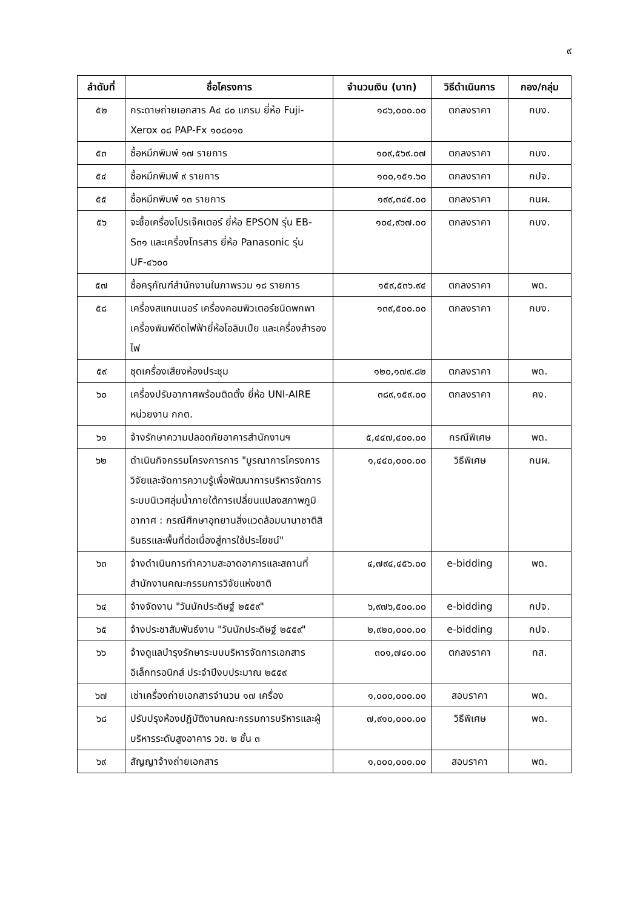๙
| ลำดับที่ | ชื่อโครงการ | จำนวนเงิน (บาท) | วิธีดำเนินการ | กอง/กลุ่ม |
| --- | --- | --- | --- | --- |
| ๕๒ | กระดาษถ่ายเอกสาร A๔ ๘๐ แกรม ยี่ห้อ Fuji-Xerox ๐๘ PAP-Fx ๑๐๘๐๑๐ | ๑๘๖,๐๐๐.๐๐ | ตกลงราคา | กบง. |
| ๕๓ | ซื้อหมึกพิมพ์ ๑๗ รายการ | ๑๐๙,๕๖๙.๐๗ | ตกลงราคา | กบง. |
| ๕๔ | ซื้อหมึกพิมพ์ ๙ รายการ | ๑๐๐,๑๕๑.๖๐ | ตกลงราคา | กปจ. |
| ๕๕ | ซื้อหมึกพิมพ์ ๑๓ รายการ | ๑๙๙,๓๔๕.๐๐ | ตกลงราคา | กนผ. |
| ๕๖ | จะซื้อเครื่องโปรเจ็คเตอร์ ยี่ห้อ EPSON รุ่น EB-S๓๑ และเครื่องโทรสาร ยี่ห้อ Panasonic รุ่น UF-๔๖๐๐ | ๑๐๔,๙๖๗.๐๐ | ตกลงราคา | กบง. |
| ๕๗ | ซื้อครุภัณฑ์สำนักงานในภาพรวม ๑๘ รายการ | ๑๕๙,๕๓๖.๙๔ | ตกลงราคา | พด. |
| ๕๘ | เครื่องสแกนเนอร์ เครื่องคอมพิวเตอร์ชนิดพกพา เครื่องพิมพ์ดีดไฟฟ้ายี่ห้อโอลิมเปีย และเครื่องสำรองไฟ | ๑๓๙,๕๐๐.๐๐ | ตกลงราคา | กบง. |
| ๕๙ | ชุดเครื่องเสียงห้องประชุม | ๑๒๐,๑๗๙.๘๒ | ตกลงราคา | พด. |
| ๖๐ | เครื่องปรับอากาศพร้อมติดตั้ง ยี่ห้อ UNI-AIRE หน่วยงาน กกต. | ๓๘๙,๑๕๙.๐๐ | ตกลงราคา | คง. |
| ๖๑ | จ้างรักษาความปลอดภัยอาคารสำนักงานฯ | ๕,๔๔๗,๔๐๐.๐๐ | กรณีพิเศษ | พด. |
| ๖๒ | ดำเนินกิจกรรมโครงการการ "บูรณาการโครงการวิจัยและจัดการความรู้เพื่อพัฒนาการบริหารจัดการระบบนิเวศลุ่มน้ำภายใต้การเปลี่ยนแปลงสภาพภูมิอากาศ : กรณีศึกษาอุทยานสิ่งแวดล้อมนานาชาติสิรินธรและพื้นที่ต่อเนื่องสู่การใช้ประโยชน์" | ๑,๔๔๐,๐๐๐.๐๐ | วิธีพิเศษ | กนผ. |
| ๖๓ | จ้างดำเนินการทำความสะอาดอาคารและสถานที่สำนักงานคณะกรรมการวิจัยแห่งชาติ | ๔,๗๙๔,๔๕๖.๐๐ | e-bidding | พด. |
| ๖๔ | จ้างจัดงาน "วันนักประดิษฐ์ ๒๕๕๙" | ๖,๙๗๖,๕๐๐.๐๐ | e-bidding | กปจ. |
| ๖๕ | จ้างประชาสัมพันธ์งาน "วันนักประดิษฐ์ ๒๕๕๙" | ๒,๙๒๐,๐๐๐.๐๐ | e-bidding | กปจ. |
| ๖๖ | จ้างดูแลบำรุงรักษาระบบบริหารจัดการเอกสารอิเล็กทรอนิกส์ ประจำปีงบประมาณ ๒๕๕๙ | ๓๐๑,๗๔๐.๐๐ | ตกลงราคา | ทส. |
| ๖๗ | เช่าเครื่องถ่ายเอกสารจำนวน ๑๗ เครื่อง | ๑,๐๐๐,๐๐๐.๐๐ | สอบราคา | พด. |
| ๖๘ | ปรับปรุงห้องปฏิบัติงานคณะกรรมการบริหารและผู้บริหารระดับสูงอาคาร วช. ๒ ชั้น ๓ | ๗,๙๑๐,๐๐๐.๐๐ | วิธีพิเศษ | พด. |
| ๖๙ | สัญญาจ้างถ่ายเอกสาร | ๑,๐๐๐,๐๐๐.๐๐ | สอบราคา | พด. |